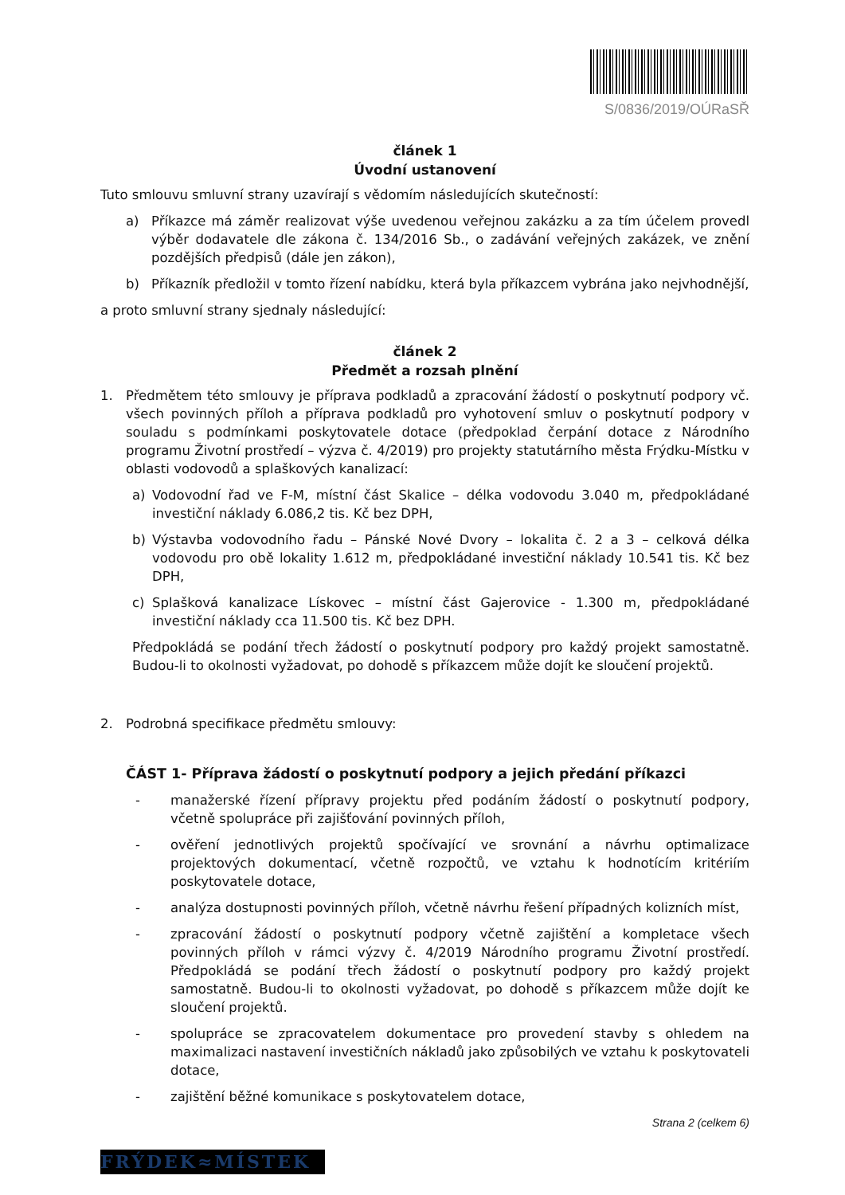S/0836/2019/OÚRaSŘ
článek 1
Úvodní ustanovení
Tuto smlouvu smluvní strany uzavírají s vědomím následujících skutečností:
a) Příkazce má záměr realizovat výše uvedenou veřejnou zakázku a za tím účelem provedl výběr dodavatele dle zákona č. 134/2016 Sb., o zadávání veřejných zakázek, ve znění pozdějších předpisů (dále jen zákon),
b) Příkazník předložil v tomto řízení nabídku, která byla příkazcem vybrána jako nejvhodnější,
a proto smluvní strany sjednaly následující:
článek 2
Předmět a rozsah plnění
1. Předmětem této smlouvy je příprava podkladů a zpracování žádostí o poskytnutí podpory vč. všech povinných příloh a příprava podkladů pro vyhotovení smluv o poskytnutí podpory v souladu s podmínkami poskytovatele dotace (předpoklad čerpání dotace z Národního programu Životní prostředí – výzva č. 4/2019) pro projekty statutárního města Frýdku-Místku v oblasti vodovodů a splaškových kanalizací:
a) Vodovodní řad ve F-M, místní část Skalice – délka vodovodu 3.040 m, předpokládané investiční náklady 6.086,2 tis. Kč bez DPH,
b) Výstavba vodovodního řadu – Pánské Nové Dvory – lokalita č. 2 a 3 – celková délka vodovodu pro obě lokality 1.612 m, předpokládané investiční náklady 10.541 tis. Kč bez DPH,
c) Splašková kanalizace Lískovec – místní část Gajerovice - 1.300 m, předpokládané investiční náklady cca 11.500 tis. Kč bez DPH.
Předpokládá se podání třech žádostí o poskytnutí podpory pro každý projekt samostatně. Budou-li to okolnosti vyžadovat, po dohodě s příkazcem může dojít ke sloučení projektů.
2. Podrobná specifikace předmětu smlouvy:
ČÁST 1- Příprava žádostí o poskytnutí podpory a jejich předání příkazci
- manažerské řízení přípravy projektu před podáním žádostí o poskytnutí podpory, včetně spolupráce při zajišťování povinných příloh,
- ověření jednotlivých projektů spočívající ve srovnání a návrhu optimalizace projektových dokumentací, včetně rozpočtů, ve vztahu k hodnotícím kritériím poskytovatele dotace,
- analýza dostupnosti povinných příloh, včetně návrhu řešení případných kolizních míst,
- zpracování žádostí o poskytnutí podpory včetně zajištění a kompletace všech povinných příloh v rámci výzvy č. 4/2019 Národního programu Životní prostředí. Předpokládá se podání třech žádostí o poskytnutí podpory pro každý projekt samostatně. Budou-li to okolnosti vyžadovat, po dohodě s příkazcem může dojít ke sloučení projektů.
- spolupráce se zpracovatelem dokumentace pro provedení stavby s ohledem na maximalizaci nastavení investičních nákladů jako způsobilých ve vztahu k poskytovateli dotace,
- zajištění běžné komunikace s poskytovatelem dotace,
Strana 2 (celkem 6)
FRÝDEK≈MÍSTEK